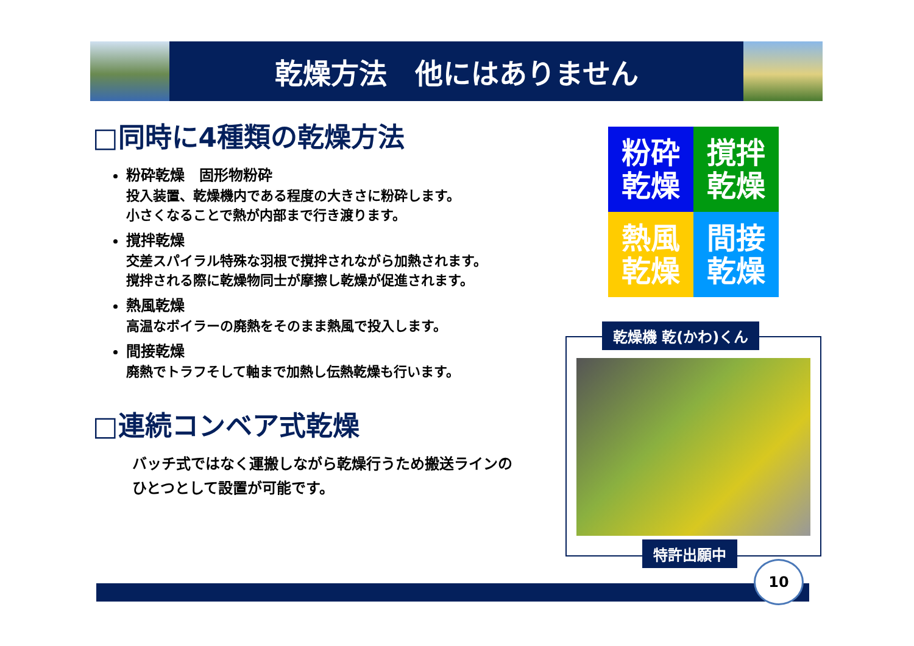乾燥方法　他にはありません
□同時に4種類の乾燥方法
粉砕乾燥　固形物粉砕
投入装置、乾燥機内である程度の大きさに粉砕します。
小さくなることで熱が内部まで行き渡ります。
撹拌乾燥
交差スパイラル特殊な羽根で撹拌されながら加熱されます。
撹拌される際に乾燥物同士が摩擦し乾燥が促進されます。
熱風乾燥
高温なボイラーの廃熱をそのまま熱風で投入します。
間接乾燥
廃熱でトラフそして軸まで加熱し伝熱乾燥も行います。
□連続コンベア式乾燥
バッチ式ではなく運搬しながら乾燥行うため搬送ラインの
ひとつとして設置が可能です。
粉砕
乾燥
撹拌
乾燥
熱風
乾燥
間接
乾燥
乾燥機 乾(かわ)くん
特許出願中
10